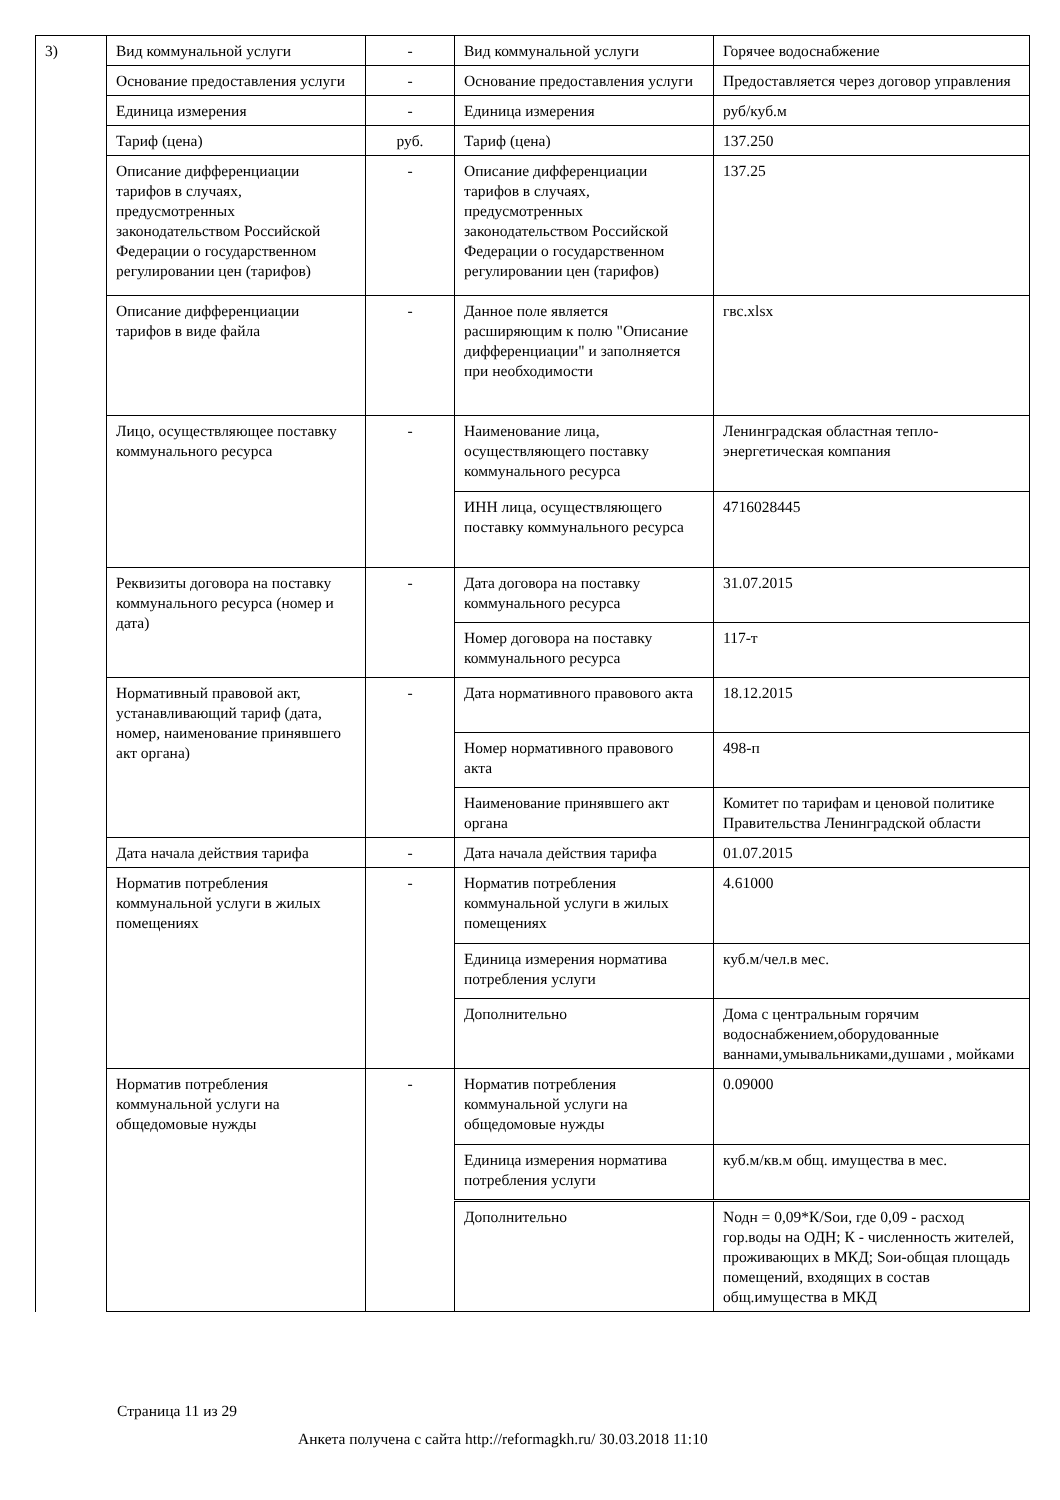| 3) | Вид коммунальной услуги | - | Вид коммунальной услуги | Горячее водоснабжение |
| | Основание предоставления услуги | - | Основание предоставления услуги | Предоставляется через договор управления |
| | Единица измерения | - | Единица измерения | руб/куб.м |
| | Тариф (цена) | руб. | Тариф (цена) | 137.250 |
| | Описание дифференциации тарифов в случаях, предусмотренных законодательством Российской Федерации о государственном регулировании цен (тарифов) | - | Описание дифференциации тарифов в случаях, предусмотренных законодательством Российской Федерации о государственном регулировании цен (тарифов) | 137.25 |
| | Описание дифференциации тарифов в виде файла | - | Данное поле является расширяющим к полю "Описание дифференциации" и заполняется при необходимости | гвс.xlsx |
| | Лицо, осуществляющее поставку коммунального ресурса | - | Наименование лица, осуществляющего поставку коммунального ресурса | Ленинградская областная тепло-энергетическая компания |
| | | | ИНН лица, осуществляющего поставку коммунального ресурса | 4716028445 |
| | Реквизиты договора на поставку коммунального ресурса (номер и дата) | - | Дата договора на поставку коммунального ресурса | 31.07.2015 |
| | | | Номер договора на поставку коммунального ресурса | 117-т |
| | Нормативный правовой акт, устанавливающий тариф (дата, номер, наименование принявшего акт органа) | - | Дата нормативного правового акта | 18.12.2015 |
| | | | Номер нормативного правового акта | 498-п |
| | | | Наименование принявшего акт органа | Комитет по тарифам и ценовой политике Правительства Ленинградской области |
| | Дата начала действия тарифа | - | Дата начала действия тарифа | 01.07.2015 |
| | Норматив потребления коммунальной услуги в жилых помещениях | - | Норматив потребления коммунальной услуги в жилых помещениях | 4.61000 |
| | | | Единица измерения норматива потребления услуги | куб.м/чел.в мес. |
| | | | Дополнительно | Дома с центральным горячим водоснабжением,оборудованные ваннами,умывальниками,душами , мойками |
| | Норматив потребления коммунальной услуги на общедомовые нужды | - | Норматив потребления коммунальной услуги на общедомовые нужды | 0.09000 |
| | | | Единица измерения норматива потребления услуги | куб.м/кв.м общ. имущества в мес. |
| | | | Дополнительно | Nодн = 0,09*К/Sои, где 0,09 - расход гор.воды на ОДН; К - численность жителей, проживающих в МКД; Sои-общая площадь помещений, входящих в состав общ.имущества в МКД |
Страница 11 из 29
Анкета получена с сайта http://reformagkh.ru/ 30.03.2018 11:10